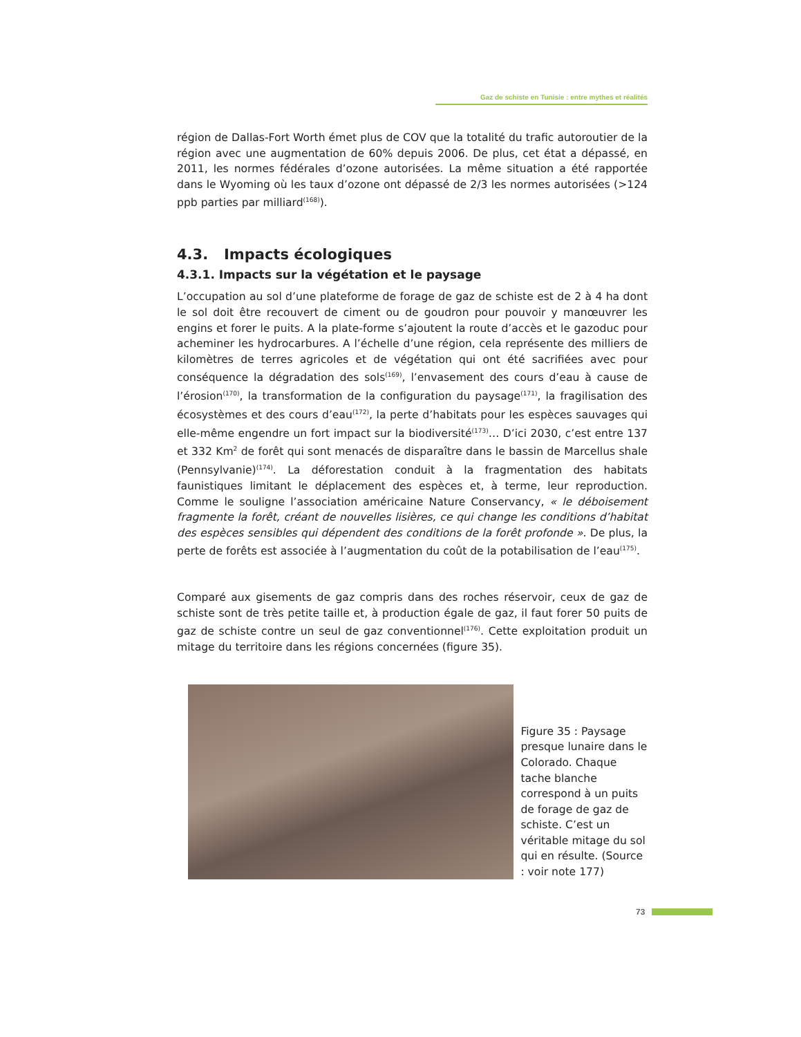Gaz de schiste en Tunisie : entre mythes et réalités
région de Dallas-Fort Worth émet plus de COV que la totalité du trafic autoroutier de la région avec une augmentation de 60% depuis 2006. De plus, cet état a dépassé, en 2011, les normes fédérales d’ozone autorisées. La même situation a été rapportée dans le Wyoming où les taux d’ozone ont dépassé de 2/3 les normes autorisées (>124 ppb parties par milliard<sup>(168)</sup>).
4.3. Impacts écologiques
4.3.1. Impacts sur la végétation et le paysage
L’occupation au sol d’une plateforme de forage de gaz de schiste est de 2 à 4 ha dont le sol doit être recouvert de ciment ou de goudron pour pouvoir y manœuvrer les engins et forer le puits. A la plate-forme s’ajoutent la route d’accès et le gazoduc pour acheminer les hydrocarbures. A l’échelle d’une région, cela représente des milliers de kilomètres de terres agricoles et de végétation qui ont été sacrifiées avec pour conséquence la dégradation des sols<sup>(169)</sup>, l’envasement des cours d’eau à cause de l’érosion<sup>(170)</sup>, la transformation de la configuration du paysage<sup>(171)</sup>, la fragilisation des écosystèmes et des cours d’eau<sup>(172)</sup>, la perte d’habitats pour les espèces sauvages qui elle-même engendre un fort impact sur la biodiversité<sup>(173)</sup>… D’ici 2030, c’est entre 137 et 332 Km<sup>2</sup> de forêt qui sont menacés de disparaître dans le bassin de Marcellus shale (Pennsylvanie)<sup>(174)</sup>. La déforestation conduit à la fragmentation des habitats faunistiques limitant le déplacement des espèces et, à terme, leur reproduction. Comme le souligne l’association américaine Nature Conservancy, « le déboisement fragmente la forêt, créant de nouvelles lisières, ce qui change les conditions d’habitat des espèces sensibles qui dépendent des conditions de la forêt profonde ». De plus, la perte de forêts est associée à l’augmentation du coût de la potabilisation de l’eau<sup>(175)</sup>.
Comparé aux gisements de gaz compris dans des roches réservoir, ceux de gaz de schiste sont de très petite taille et, à production égale de gaz, il faut forer 50 puits de gaz de schiste contre un seul de gaz conventionnel<sup>(176)</sup>. Cette exploitation produit un mitage du territoire dans les régions concernées (figure 35).
Figure 35 : Paysage presque lunaire dans le Colorado. Chaque tache blanche correspond à un puits de forage de gaz de schiste. C’est un véritable mitage du sol qui en résulte. (Source : voir note 177)
73